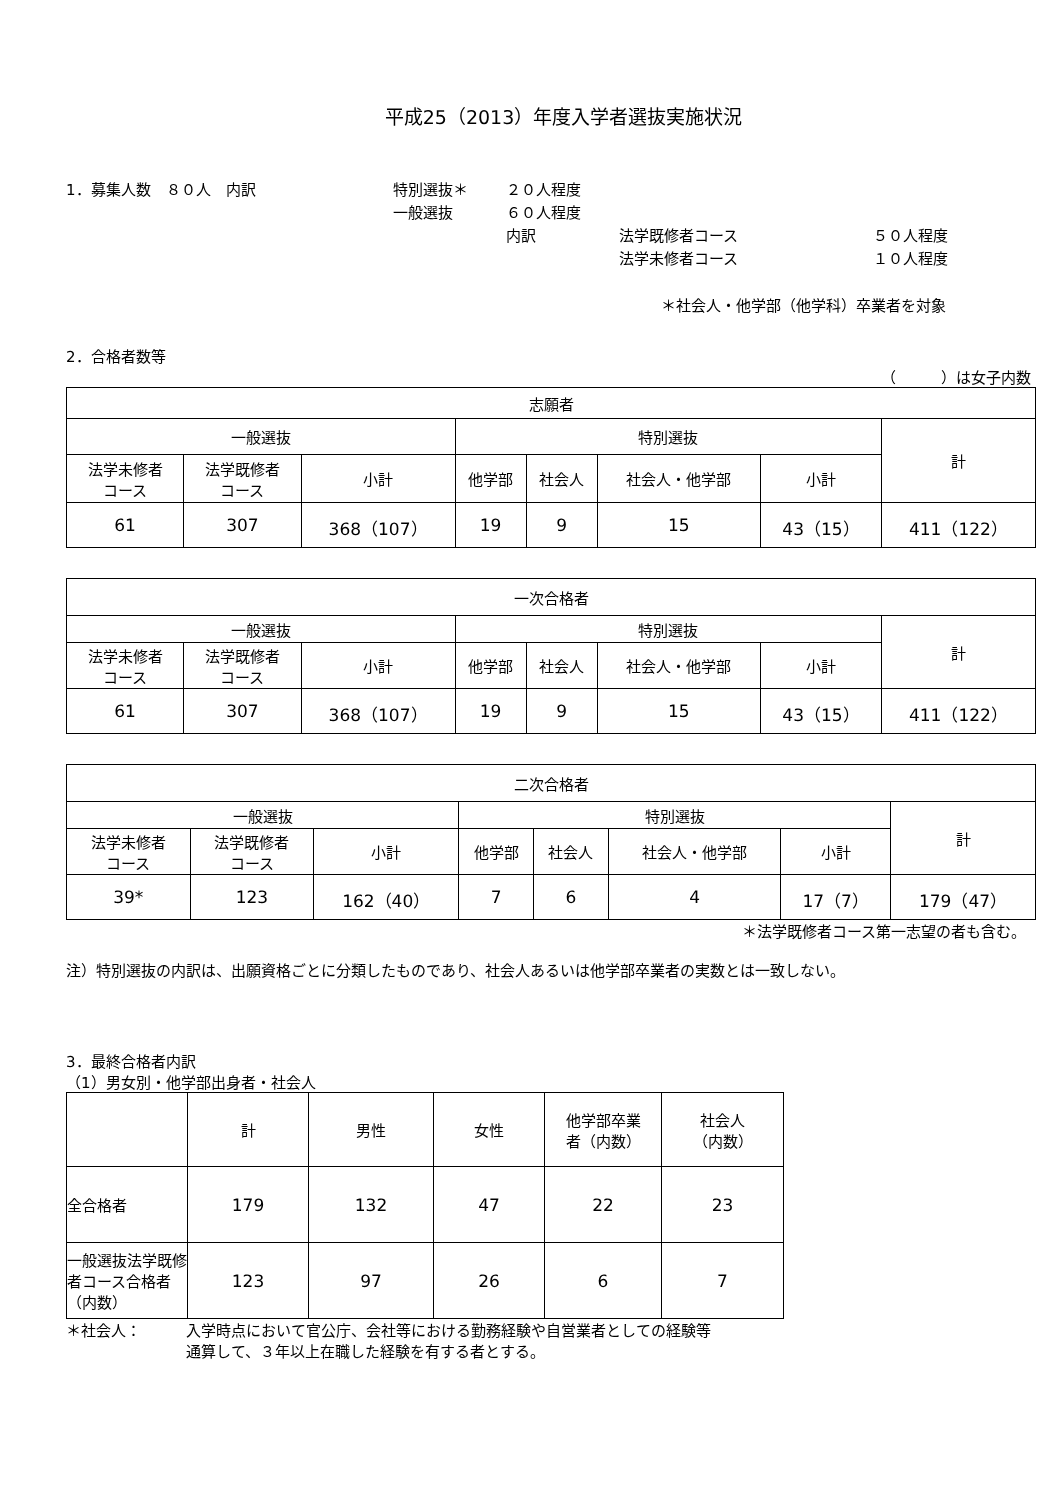平成25（2013）年度入学者選抜実施状況
1．募集人数　８０人　内訳
特別選抜＊
２０人程度
一般選抜
６０人程度
内訳
法学既修者コース
５０人程度
法学未修者コース
１０人程度
＊社会人・他学部（他学科）卒業者を対象
2．合格者数等
（　　　）は女子内数
| 志願者 | | | | | | | |
| --- | --- | --- | --- | --- | --- | --- | --- |
| 一般選抜 | | | 特別選抜 | | | | 計 |
| 法学未修者 コース | 法学既修者 コース | 小計 | 他学部 | 社会人 | 社会人・他学部 | 小計 | |
| 61 | 307 | 368（107） | 19 | 9 | 15 | 43（15） | 411（122） |
| 一次合格者 | | | | | | | |
| --- | --- | --- | --- | --- | --- | --- | --- |
| 一般選抜 | | | 特別選抜 | | | | 計 |
| 法学未修者 コース | 法学既修者 コース | 小計 | 他学部 | 社会人 | 社会人・他学部 | 小計 | |
| 61 | 307 | 368（107） | 19 | 9 | 15 | 43（15） | 411（122） |
| 二次合格者 | | | | | | | |
| --- | --- | --- | --- | --- | --- | --- | --- |
| 一般選抜 | | | 特別選抜 | | | | 計 |
| 法学未修者 コース | 法学既修者 コース | 小計 | 他学部 | 社会人 | 社会人・他学部 | 小計 | |
| 39* | 123 | 162（40） | 7 | 6 | 4 | 17（7） | 179（47） |
＊法学既修者コース第一志望の者も含む。
注）特別選抜の内訳は、出願資格ごとに分類したものであり、社会人あるいは他学部卒業者の実数とは一致しない。
3．最終合格者内訳
（1）男女別・他学部出身者・社会人
| | 計 | 男性 | 女性 | 他学部卒業 者（内数） | 社会人 （内数） |
| --- | --- | --- | --- | --- | --- |
| 全合格者 | 179 | 132 | 47 | 22 | 23 |
| 一般選抜法学既修者コース合格者（内数） | 123 | 97 | 26 | 6 | 7 |
＊社会人： 入学時点において官公庁、会社等における勤務経験や自営業者としての経験等
通算して、３年以上在職した経験を有する者とする。